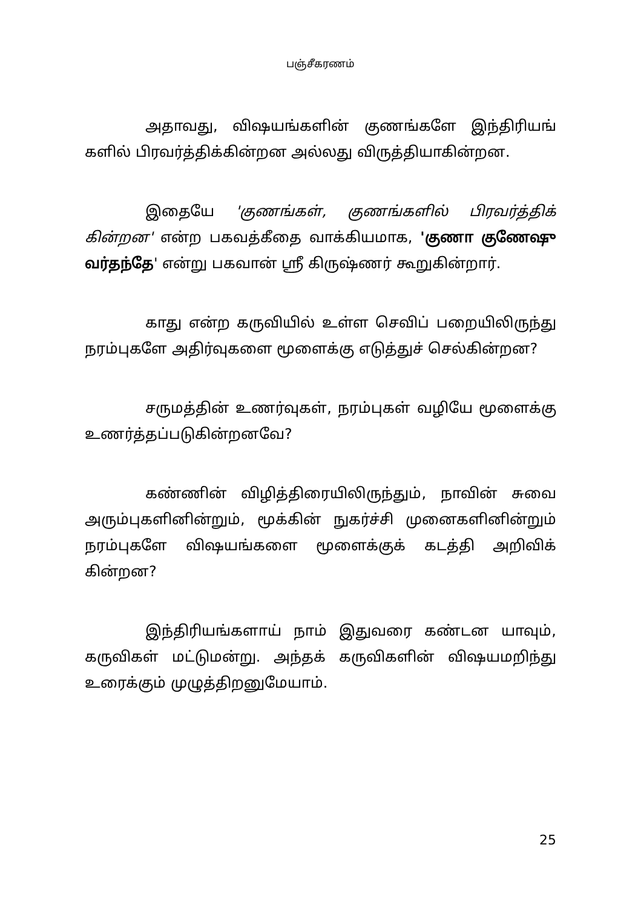பஞ்சீகரணம்
அதாவது, விஷயங்களின் குணங்களே இந்திரியங் களில் பிரவர்த்திக்கின்றன அல்லது விருத்தியாகின்றன.
இதையே 'குணங்கள், குணங்களில் பிரவர்த்திக் கின்றன' என்ற பகவத்கீதை வாக்கியமாக, 'குணா குணேஷு வர்தந்தே' என்று பகவான் ஸ்ரீ கிருஷ்ணர் கூறுகின்றார்.
காது என்ற கருவியில் உள்ள செவிப் பறையிலிருந்து நரம்புகளே அதிர்வுகளை மூளைக்கு எடுத்துச் செல்கின்றன?
சருமத்தின் உணர்வுகள், நரம்புகள் வழியே மூளைக்கு உணர்த்தப்படுகின்றனவே?
கண்ணின் விழித்திரையிலிருந்தும், நாவின் சுவை அரும்புகளினின்றும், மூக்கின் நுகர்ச்சி முனைகளினின்றும் நரம்புகளே விஷயங்களை மூளைக்குக் கடத்தி அறிவிக் கின்றன?
இந்திரியங்களாய் நாம் இதுவரை கண்டன யாவும், கருவிகள் மட்டுமன்று. அந்தக் கருவிகளின் விஷயமறிந்து உரைக்கும் முழுத்திறனுமேயாம்.
25